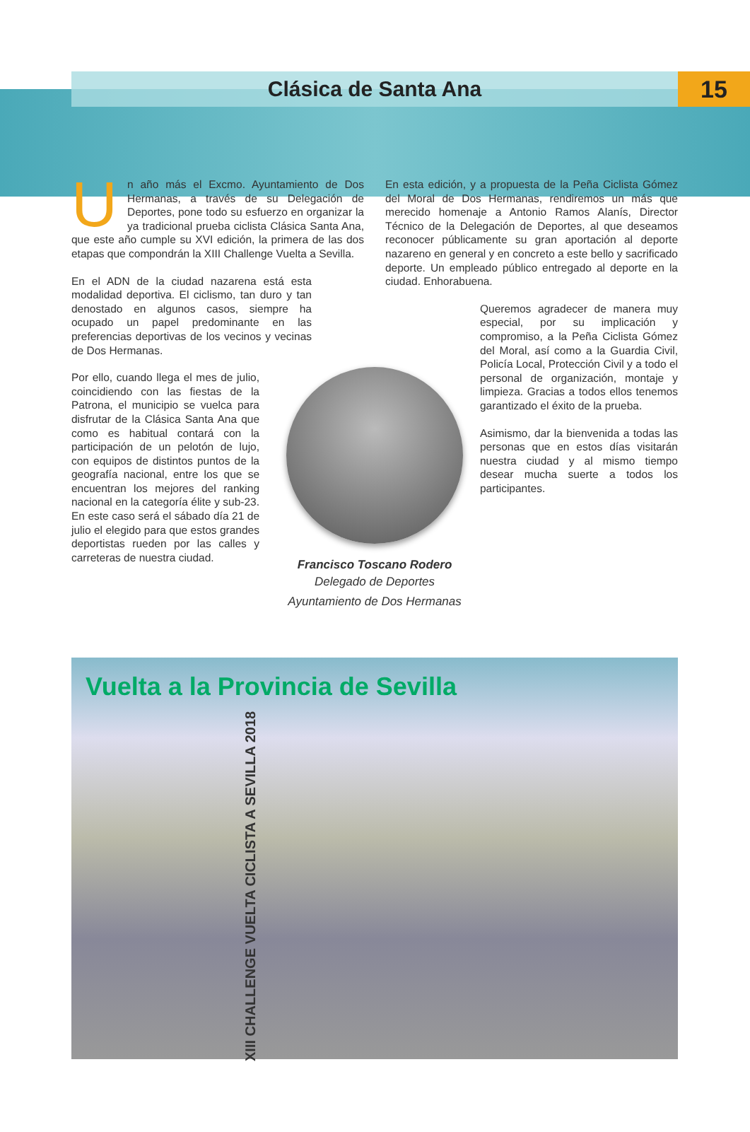Clásica de Santa Ana 15
Un año más el Excmo. Ayuntamiento de Dos Hermanas, a través de su Delegación de Deportes, pone todo su esfuerzo en organizar la ya tradicional prueba ciclista Clásica Santa Ana, que este año cumple su XVI edición, la primera de las dos etapas que compondrán la XIII Challenge Vuelta a Sevilla.
En el ADN de la ciudad nazarena está esta modalidad deportiva. El ciclismo, tan duro y tan denostado en algunos casos, siempre ha ocupado un papel predominante en las preferencias deportivas de los vecinos y vecinas de Dos Hermanas.
Por ello, cuando llega el mes de julio, coincidiendo con las fiestas de la Patrona, el municipio se vuelca para disfrutar de la Clásica Santa Ana que como es habitual contará con la participación de un pelotón de lujo, con equipos de distintos puntos de la geografía nacional, entre los que se encuentran los mejores del ranking nacional en la categoría élite y sub-23. En este caso será el sábado día 21 de julio el elegido para que estos grandes deportistas rueden por las calles y carreteras de nuestra ciudad.
En esta edición, y a propuesta de la Peña Ciclista Gómez del Moral de Dos Hermanas, rendiremos un más que merecido homenaje a Antonio Ramos Alanís, Director Técnico de la Delegación de Deportes, al que deseamos reconocer públicamente su gran aportación al deporte nazareno en general y en concreto a este bello y sacrificado deporte. Un empleado público entregado al deporte en la ciudad. Enhorabuena.
Queremos agradecer de manera muy especial, por su implicación y compromiso, a la Peña Ciclista Gómez del Moral, así como a la Guardia Civil, Policía Local, Protección Civil y a todo el personal de organización, montaje y limpieza. Gracias a todos ellos tenemos garantizado el éxito de la prueba.
Asimismo, dar la bienvenida a todas las personas que en estos días visitarán nuestra ciudad y al mismo tiempo desear mucha suerte a todos los participantes.
Francisco Toscano Rodero
Delegado de Deportes
Ayuntamiento de Dos Hermanas
Vuelta a la Provincia de Sevilla
XIII CHALLENGE VUELTA CICLISTA A SEVILLA 2018